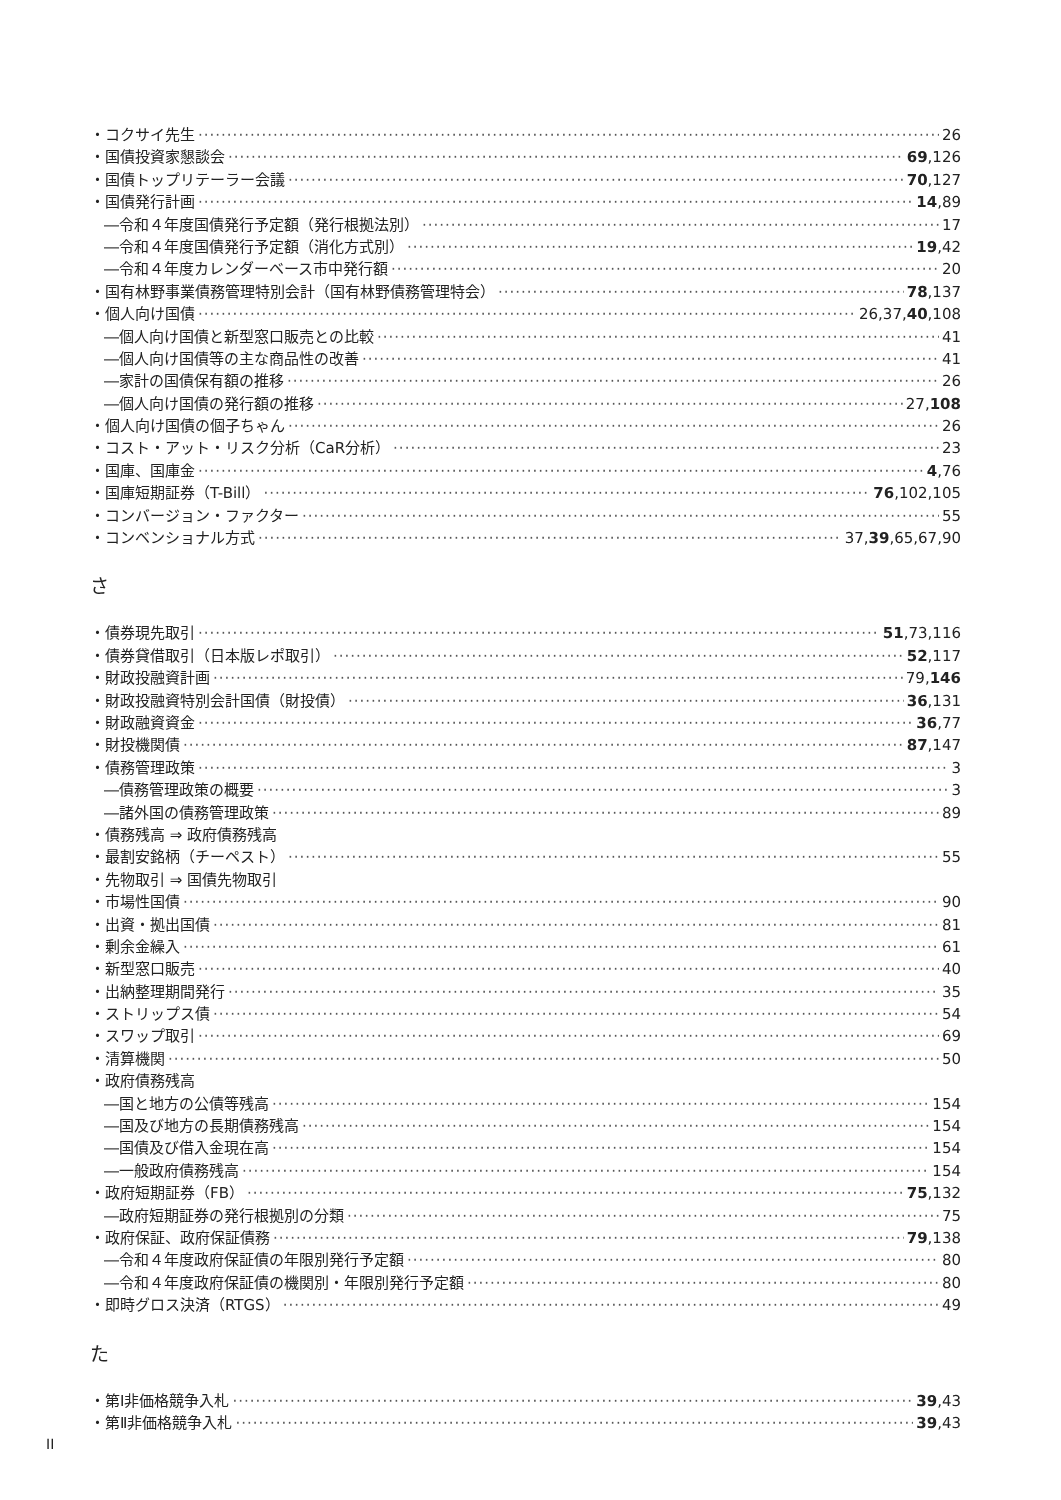・コクサイ先生 26
・国債投資家懇談会 69,126
・国債トップリテーラー会議 70,127
・国債発行計画 14,89
―令和４年度国債発行予定額（発行根拠法別） 17
―令和４年度国債発行予定額（消化方式別） 19,42
―令和４年度カレンダーベース市中発行額 20
・国有林野事業債務管理特別会計（国有林野債務管理特会） 78,137
・個人向け国債 26,37,40,108
―個人向け国債と新型窓口販売との比較 41
―個人向け国債等の主な商品性の改善 41
―家計の国債保有額の推移 26
―個人向け国債の発行額の推移 27,108
・個人向け国債の個子ちゃん 26
・コスト・アット・リスク分析（CaR分析） 23
・国庫、国庫金 4,76
・国庫短期証券（T-Bill） 76,102,105
・コンバージョン・ファクター 55
・コンベンショナル方式 37,39,65,67,90
さ
・債券現先取引 51,73,116
・債券貸借取引（日本版レポ取引） 52,117
・財政投融資計画 79,146
・財政投融資特別会計国債（財投債） 36,131
・財政融資資金 36,77
・財投機関債 87,147
・債務管理政策 3
―債務管理政策の概要 3
―諸外国の債務管理政策 89
・債務残高 ⇒ 政府債務残高
・最割安銘柄（チーペスト） 55
・先物取引 ⇒ 国債先物取引
・市場性国債 90
・出資・拠出国債 81
・剰余金繰入 61
・新型窓口販売 40
・出納整理期間発行 35
・ストリップス債 54
・スワップ取引 69
・清算機関 50
・政府債務残高
―国と地方の公債等残高 154
―国及び地方の長期債務残高 154
―国債及び借入金現在高 154
―一般政府債務残高 154
・政府短期証券（FB） 75,132
―政府短期証券の発行根拠別の分類 75
・政府保証、政府保証債務 79,138
―令和４年度政府保証債の年限別発行予定額 80
―令和４年度政府保証債の機関別・年限別発行予定額 80
・即時グロス決済（RTGS） 49
た
・第Ⅰ非価格競争入札 39,43
・第Ⅱ非価格競争入札 39,43
II